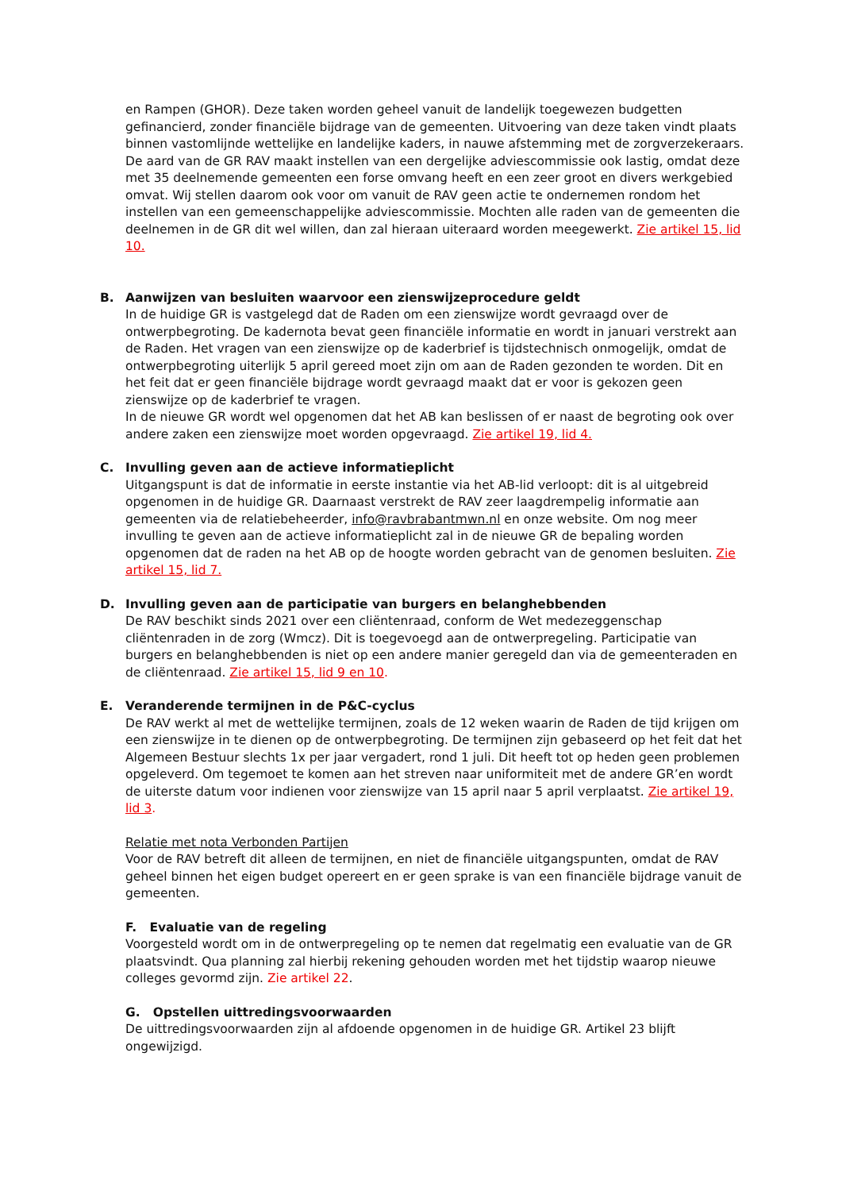en Rampen (GHOR). Deze taken worden geheel vanuit de landelijk toegewezen budgetten gefinancierd, zonder financiële bijdrage van de gemeenten. Uitvoering van deze taken vindt plaats binnen vastomlijnde wettelijke en landelijke kaders, in nauwe afstemming met de zorgverzekeraars.
De aard van de GR RAV maakt instellen van een dergelijke adviescommissie ook lastig, omdat deze met 35 deelnemende gemeenten een forse omvang heeft en een zeer groot en divers werkgebied omvat. Wij stellen daarom ook voor om vanuit de RAV geen actie te ondernemen rondom het instellen van een gemeenschappelijke adviescommissie. Mochten alle raden van de gemeenten die deelnemen in de GR dit wel willen, dan zal hieraan uiteraard worden meegewerkt. Zie artikel 15, lid 10.
B. Aanwijzen van besluiten waarvoor een zienswijzeprocedure geldt
In de huidige GR is vastgelegd dat de Raden om een zienswijze wordt gevraagd over de ontwerpbegroting. De kadernota bevat geen financiële informatie en wordt in januari verstrekt aan de Raden. Het vragen van een zienswijze op de kaderbrief is tijdstechnisch onmogelijk, omdat de ontwerpbegroting uiterlijk 5 april gereed moet zijn om aan de Raden gezonden te worden. Dit en het feit dat er geen financiële bijdrage wordt gevraagd maakt dat er voor is gekozen geen zienswijze op de kaderbrief te vragen.
In de nieuwe GR wordt wel opgenomen dat het AB kan beslissen of er naast de begroting ook over andere zaken een zienswijze moet worden opgevraagd. Zie artikel 19, lid 4.
C. Invulling geven aan de actieve informatieplicht
Uitgangspunt is dat de informatie in eerste instantie via het AB-lid verloopt: dit is al uitgebreid opgenomen in de huidige GR. Daarnaast verstrekt de RAV zeer laagdrempelig informatie aan gemeenten via de relatiebeheerder, info@ravbrabantmwn.nl en onze website. Om nog meer invulling te geven aan de actieve informatieplicht zal in de nieuwe GR de bepaling worden opgenomen dat de raden na het AB op de hoogte worden gebracht van de genomen besluiten. Zie artikel 15, lid 7.
D. Invulling geven aan de participatie van burgers en belanghebbenden
De RAV beschikt sinds 2021 over een cliëntenraad, conform de Wet medezeggenschap cliëntenraden in de zorg (Wmcz). Dit is toegevoegd aan de ontwerpregeling. Participatie van burgers en belanghebbenden is niet op een andere manier geregeld dan via de gemeenteraden en de cliëntenraad. Zie artikel 15, lid 9 en 10.
E. Veranderende termijnen in de P&C-cyclus
De RAV werkt al met de wettelijke termijnen, zoals de 12 weken waarin de Raden de tijd krijgen om een zienswijze in te dienen op de ontwerpbegroting. De termijnen zijn gebaseerd op het feit dat het Algemeen Bestuur slechts 1x per jaar vergadert, rond 1 juli. Dit heeft tot op heden geen problemen opgeleverd. Om tegemoet te komen aan het streven naar uniformiteit met de andere GR’en wordt de uiterste datum voor indienen voor zienswijze van 15 april naar 5 april verplaatst. Zie artikel 19, lid 3.
Relatie met nota Verbonden Partijen
Voor de RAV betreft dit alleen de termijnen, en niet de financiële uitgangspunten, omdat de RAV geheel binnen het eigen budget opereert en er geen sprake is van een financiële bijdrage vanuit de gemeenten.
F. Evaluatie van de regeling
Voorgesteld wordt om in de ontwerpregeling op te nemen dat regelmatig een evaluatie van de GR plaatsvindt. Qua planning zal hierbij rekening gehouden worden met het tijdstip waarop nieuwe colleges gevormd zijn. Zie artikel 22.
G. Opstellen uittredingsvoorwaarden
De uittredingsvoorwaarden zijn al afdoende opgenomen in de huidige GR. Artikel 23 blijft ongewijzigd.